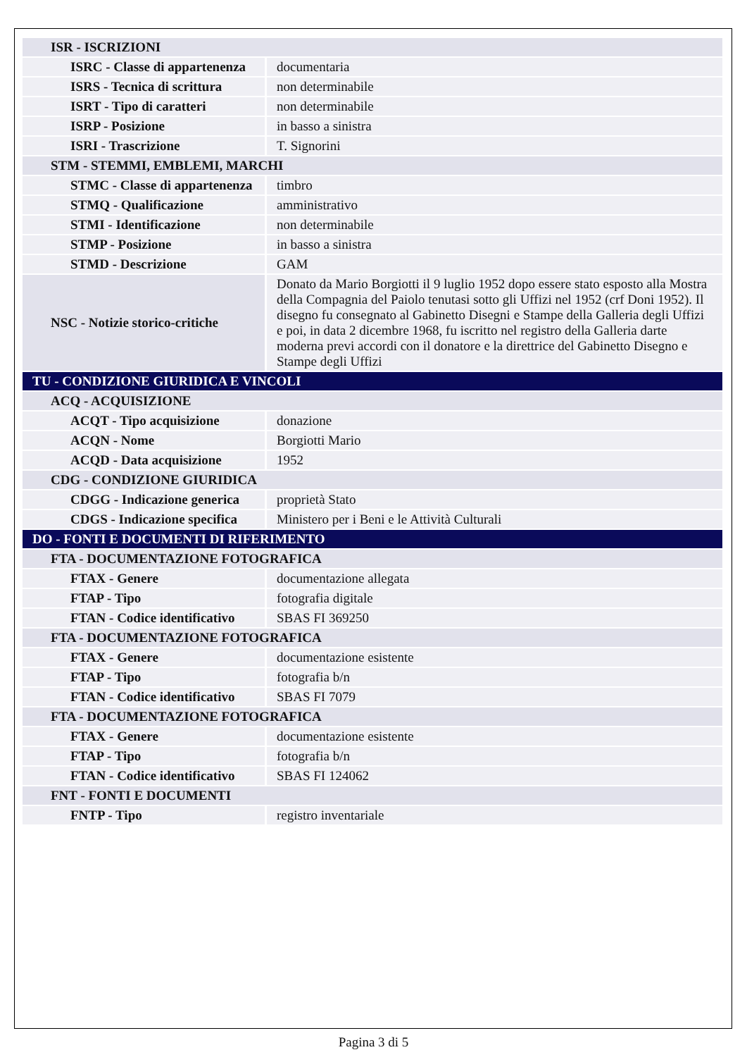| ISR - ISCRIZIONI | |
| ISRC - Classe di appartenenza | documentaria |
| ISRS - Tecnica di scrittura | non determinabile |
| ISRT - Tipo di caratteri | non determinabile |
| ISRP - Posizione | in basso a sinistra |
| ISRI - Trascrizione | T. Signorini |
| STM - STEMMI, EMBLEMI, MARCHI | |
| STMC - Classe di appartenenza | timbro |
| STMQ - Qualificazione | amministrativo |
| STMI - Identificazione | non determinabile |
| STMP - Posizione | in basso a sinistra |
| STMD - Descrizione | GAM |
| NSC - Notizie storico-critiche | Donato da Mario Borgiotti il 9 luglio 1952 dopo essere stato esposto alla Mostra della Compagnia del Paiolo tenutasi sotto gli Uffizi nel 1952 (crf Doni 1952). Il disegno fu consegnato al Gabinetto Disegni e Stampe della Galleria degli Uffizi e poi, in data 2 dicembre 1968, fu iscritto nel registro della Galleria darte moderna previ accordi con il donatore e la direttrice del Gabinetto Disegno e Stampe degli Uffizi |
| TU - CONDIZIONE GIURIDICA E VINCOLI | |
| ACQ - ACQUISIZIONE | |
| ACQT - Tipo acquisizione | donazione |
| ACQN - Nome | Borgiotti Mario |
| ACQD - Data acquisizione | 1952 |
| CDG - CONDIZIONE GIURIDICA | |
| CDGG - Indicazione generica | proprietà Stato |
| CDGS - Indicazione specifica | Ministero per i Beni e le Attività Culturali |
| DO - FONTI E DOCUMENTI DI RIFERIMENTO | |
| FTA - DOCUMENTAZIONE FOTOGRAFICA | |
| FTAX - Genere | documentazione allegata |
| FTAP - Tipo | fotografia digitale |
| FTAN - Codice identificativo | SBAS FI 369250 |
| FTA - DOCUMENTAZIONE FOTOGRAFICA | |
| FTAX - Genere | documentazione esistente |
| FTAP - Tipo | fotografia b/n |
| FTAN - Codice identificativo | SBAS FI 7079 |
| FTA - DOCUMENTAZIONE FOTOGRAFICA | |
| FTAX - Genere | documentazione esistente |
| FTAP - Tipo | fotografia b/n |
| FTAN - Codice identificativo | SBAS FI 124062 |
| FNT - FONTI E DOCUMENTI | |
| FNTP - Tipo | registro inventariale |
Pagina 3 di 5